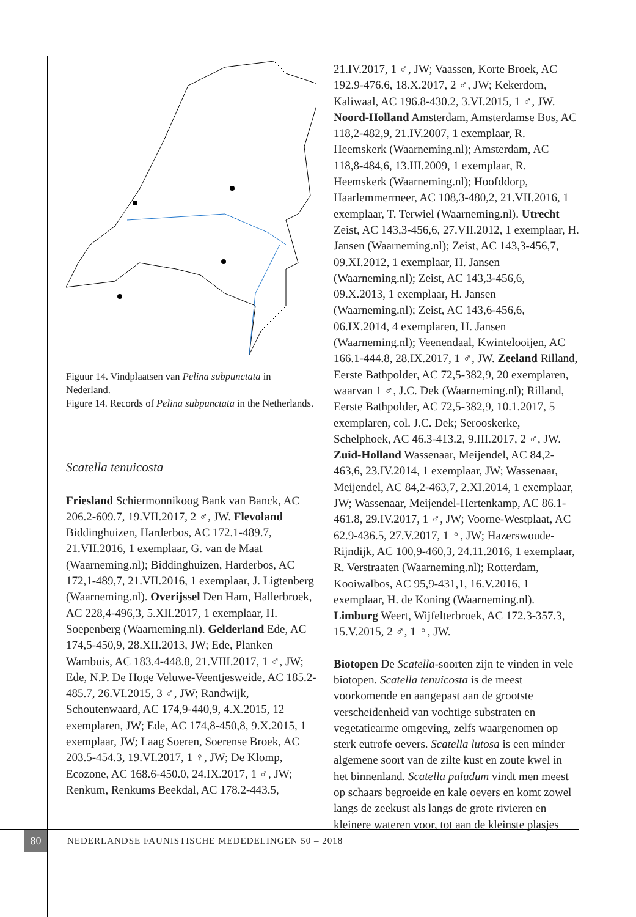Figuur 14. Vindplaatsen van Pelina subpunctata in Nederland.
Figure 14. Records of Pelina subpunctata in the Netherlands.
Scatella tenuicosta
Friesland Schiermonnikoog Bank van Banck, AC 206.2-609.7, 19.VII.2017, 2 ♂, JW. Flevoland Biddinghuizen, Harderbos, AC 172.1-489.7, 21.VII.2016, 1 exemplaar, G. van de Maat (Waarneming.nl); Biddinghuizen, Harderbos, AC 172,1-489,7, 21.VII.2016, 1 exemplaar, J. Ligtenberg (Waarneming.nl). Overijssel Den Ham, Hallerbroek, AC 228,4-496,3, 5.XII.2017, 1 exemplaar, H. Soepenberg (Waarneming.nl). Gelderland Ede, AC 174,5-450,9, 28.XII.2013, JW; Ede, Planken Wambuis, AC 183.4-448.8, 21.VIII.2017, 1 ♂, JW; Ede, N.P. De Hoge Veluwe-Veentjesweide, AC 185.2-485.7, 26.VI.2015, 3 ♂, JW; Randwijk, Schoutenwaard, AC 174,9-440,9, 4.X.2015, 12 exemplaren, JW; Ede, AC 174,8-450,8, 9.X.2015, 1 exemplaar, JW; Laag Soeren, Soerense Broek, AC 203.5-454.3, 19.VI.2017, 1 ♀, JW; De Klomp, Ecozone, AC 168.6-450.0, 24.IX.2017, 1 ♂, JW; Renkum, Renkums Beekdal, AC 178.2-443.5,
21.IV.2017, 1 ♂, JW; Vaassen, Korte Broek, AC 192.9-476.6, 18.X.2017, 2 ♂, JW; Kekerdom, Kaliwaal, AC 196.8-430.2, 3.VI.2015, 1 ♂, JW. Noord-Holland Amsterdam, Amsterdamse Bos, AC 118,2-482,9, 21.IV.2007, 1 exemplaar, R. Heemskerk (Waarneming.nl); Amsterdam, AC 118,8-484,6, 13.III.2009, 1 exemplaar, R. Heemskerk (Waarneming.nl); Hoofddorp, Haarlemmermeer, AC 108,3-480,2, 21.VII.2016, 1 exemplaar, T. Terwiel (Waarneming.nl). Utrecht Zeist, AC 143,3-456,6, 27.VII.2012, 1 exemplaar, H. Jansen (Waarneming.nl); Zeist, AC 143,3-456,7, 09.XI.2012, 1 exemplaar, H. Jansen (Waarneming.nl); Zeist, AC 143,3-456,6, 09.X.2013, 1 exemplaar, H. Jansen (Waarneming.nl); Zeist, AC 143,6-456,6, 06.IX.2014, 4 exemplaren, H. Jansen (Waarneming.nl); Veenendaal, Kwintelooijen, AC 166.1-444.8, 28.IX.2017, 1 ♂, JW. Zeeland Rilland, Eerste Bathpolder, AC 72,5-382,9, 20 exemplaren, waarvan 1 ♂, J.C. Dek (Waarneming.nl); Rilland, Eerste Bathpolder, AC 72,5-382,9, 10.1.2017, 5 exemplaren, col. J.C. Dek; Serooskerke, Schelphoek, AC 46.3-413.2, 9.III.2017, 2 ♂, JW. Zuid-Holland Wassenaar, Meijendel, AC 84,2-463,6, 23.IV.2014, 1 exemplaar, JW; Wassenaar, Meijendel, AC 84,2-463,7, 2.XI.2014, 1 exemplaar, JW; Wassenaar, Meijendel-Hertenkamp, AC 86.1-461.8, 29.IV.2017, 1 ♂, JW; Voorne-Westplaat, AC 62.9-436.5, 27.V.2017, 1 ♀, JW; Hazerswoude-Rijndijk, AC 100,9-460,3, 24.11.2016, 1 exemplaar, R. Verstraaten (Waarneming.nl); Rotterdam, Kooiwalbos, AC 95,9-431,1, 16.V.2016, 1 exemplaar, H. de Koning (Waarneming.nl). Limburg Weert, Wijfelterbroek, AC 172.3-357.3, 15.V.2015, 2 ♂, 1 ♀, JW.
Biotopen De Scatella-soorten zijn te vinden in vele biotopen. Scatella tenuicosta is de meest voorkomende en aangepast aan de grootste verscheidenheid van vochtige substraten en vegetatiearme omgeving, zelfs waargenomen op sterk eutrofe oevers. Scatella lutosa is een minder algemene soort van de zilte kust en zoute kwel in het binnenland. Scatella paludum vindt men meest op schaars begroeide en kale oevers en komt zowel langs de zeekust als langs de grote rivieren en kleinere wateren voor, tot aan de kleinste plasjes
80
NEDERLANDSE FAUNISTISCHE MEDEDELINGEN 50 – 2018